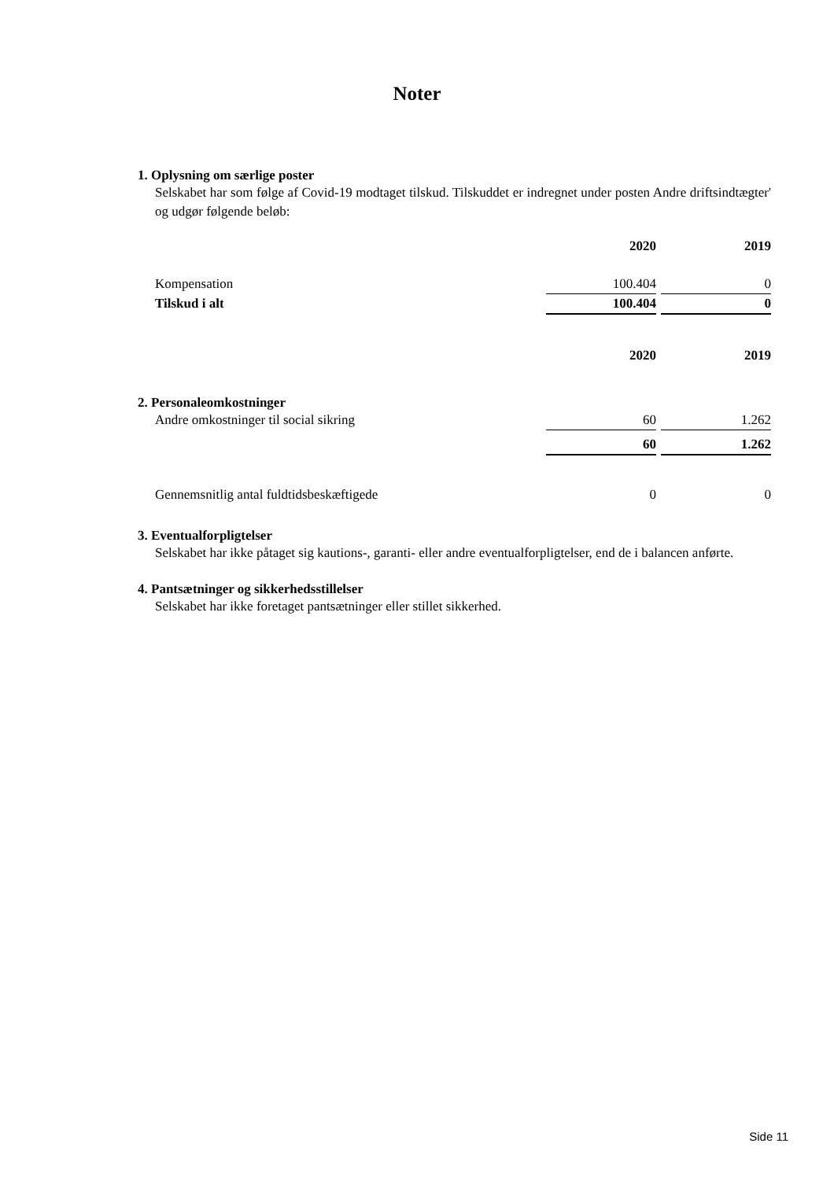Noter
1. Oplysning om særlige poster
Selskabet har som følge af Covid-19 modtaget tilskud. Tilskuddet er indregnet under posten Andre driftsindtægter' og udgør følgende beløb:
| | 2020 | | 2019 |
| Kompensation | 100.404 | | 0 |
| Tilskud i alt | 100.404 | | 0 |
| | 2020 | | 2019 |
2. Personaleomkostninger
| Andre omkostninger til social sikring | 60 | | 1.262 |
| | 60 | | 1.262 |
| Gennemsnitlig antal fuldtidsbeskæftigede | 0 | | 0 |
3. Eventualforpligtelser
Selskabet har ikke påtaget sig kautions-, garanti- eller andre eventualforpligtelser, end de i balancen anførte.
4. Pantsætninger og sikkerhedsstillelser
Selskabet har ikke foretaget pantsætninger eller stillet sikkerhed.
Side 11